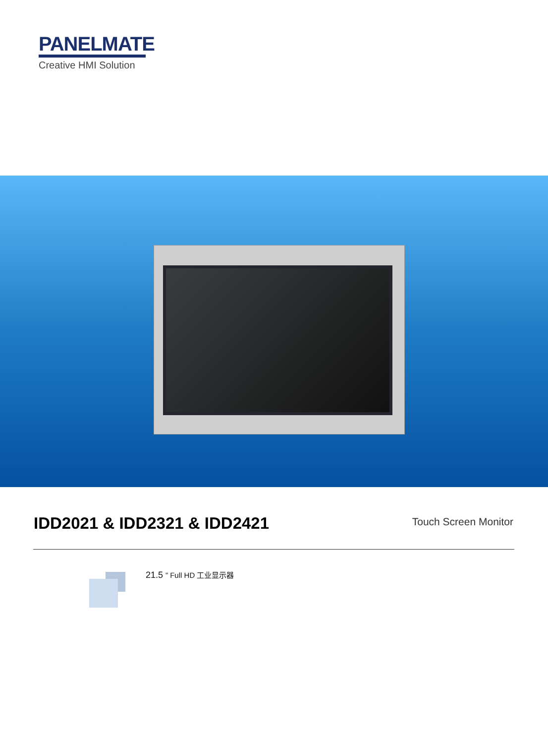PANELMATE
Creative HMI Solution
IDD2021 & IDD2321 & IDD2421 Touch Screen Monitor
21.5 ” Full HD 工业显示器